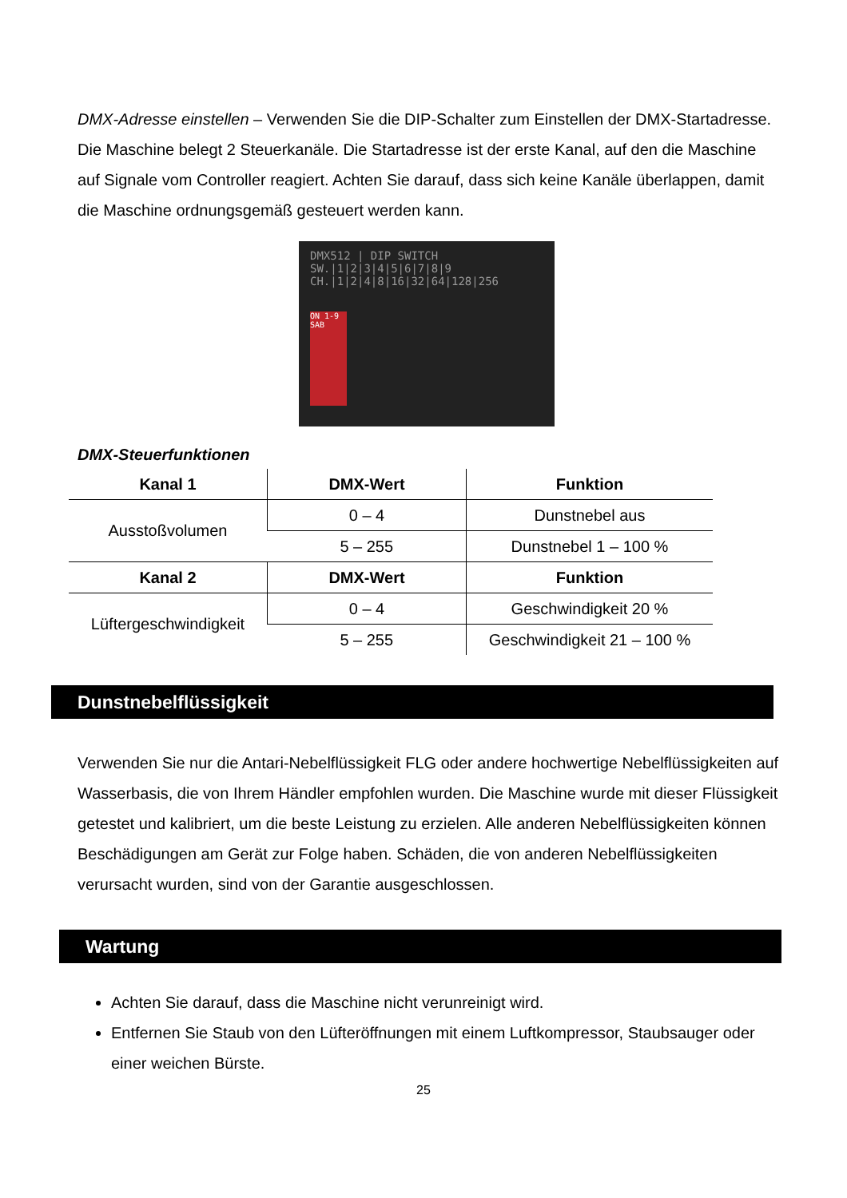DMX-Adresse einstellen – Verwenden Sie die DIP-Schalter zum Einstellen der DMX-Startadresse. Die Maschine belegt 2 Steuerkanäle. Die Startadresse ist der erste Kanal, auf den die Maschine auf Signale vom Controller reagiert. Achten Sie darauf, dass sich keine Kanäle überlappen, damit die Maschine ordnungsgemäß gesteuert werden kann.
DMX512 | DIP SWITCH
SW.|1|2|3|4|5|6|7|8|9
CH.|1|2|4|8|16|32|64|128|256
ON 1-9 SAB
DMX-Steuerfunktionen
| Kanal 1 | DMX-Wert | Funktion |
| --- | --- | --- |
| Ausstoßvolumen | 0 – 4 | Dunstnebel aus |
| | 5 – 255 | Dunstnebel 1 – 100 % |
| Kanal 2 | DMX-Wert | Funktion |
| Lüftergeschwindigkeit | 0 – 4 | Geschwindigkeit 20 % |
| | 5 – 255 | Geschwindigkeit 21 – 100 % |
Dunstnebelflüssigkeit
Verwenden Sie nur die Antari-Nebelflüssigkeit FLG oder andere hochwertige Nebelflüssigkeiten auf Wasserbasis, die von Ihrem Händler empfohlen wurden. Die Maschine wurde mit dieser Flüssigkeit getestet und kalibriert, um die beste Leistung zu erzielen. Alle anderen Nebelflüssigkeiten können Beschädigungen am Gerät zur Folge haben. Schäden, die von anderen Nebelflüssigkeiten verursacht wurden, sind von der Garantie ausgeschlossen.
Wartung
Achten Sie darauf, dass die Maschine nicht verunreinigt wird.
Entfernen Sie Staub von den Lüfteröffnungen mit einem Luftkompressor, Staubsauger oder einer weichen Bürste.
25